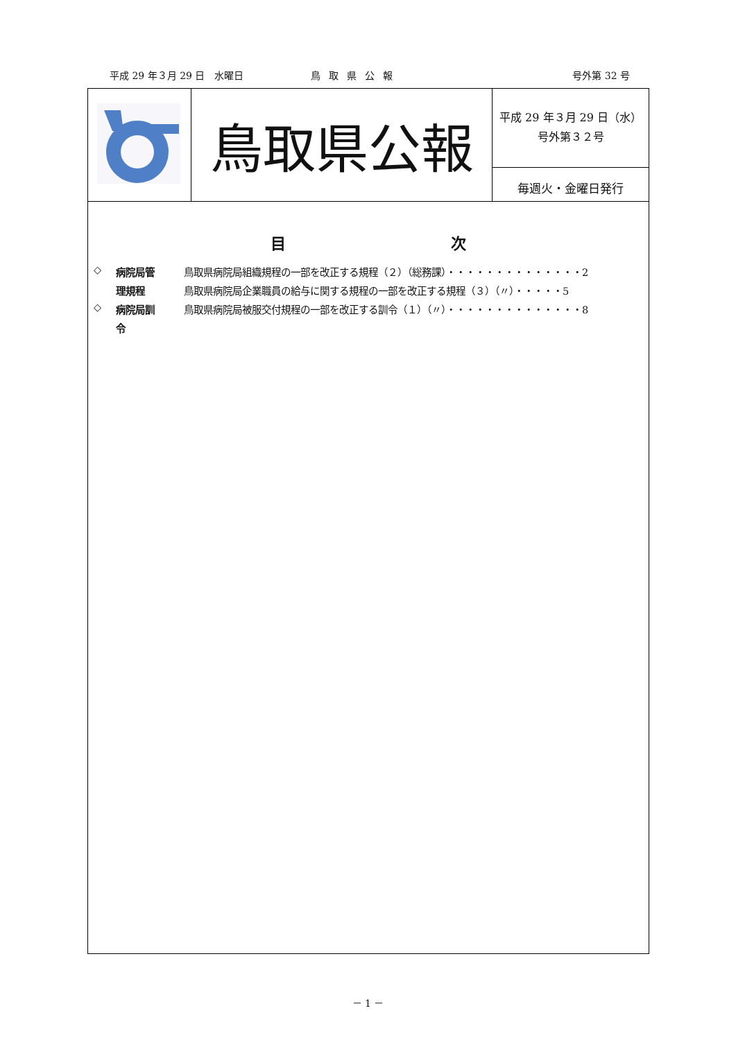平成 29 年３月 29 日　水曜日 鳥取県公報 号外第 32 号
| | 鳥取県公報 | 平成 29 年３月 29 日（水） 号外第３２号 毎週火・金曜日発行 |
目 次
| ◇ | 病院局管 | 鳥取県病院局組織規程の一部を改正する規程（２）（総務課）・・・・・・・・・・・・・・2 |
| | 理規程 | 鳥取県病院局企業職員の給与に関する規程の一部を改正する規程（３）（〃）・・・・・5 |
| ◇ | 病院局訓 | 鳥取県病院局被服交付規程の一部を改正する訓令（１）（〃）・・・・・・・・・・・・・・8 |
| | 令 | |
－ 1 －